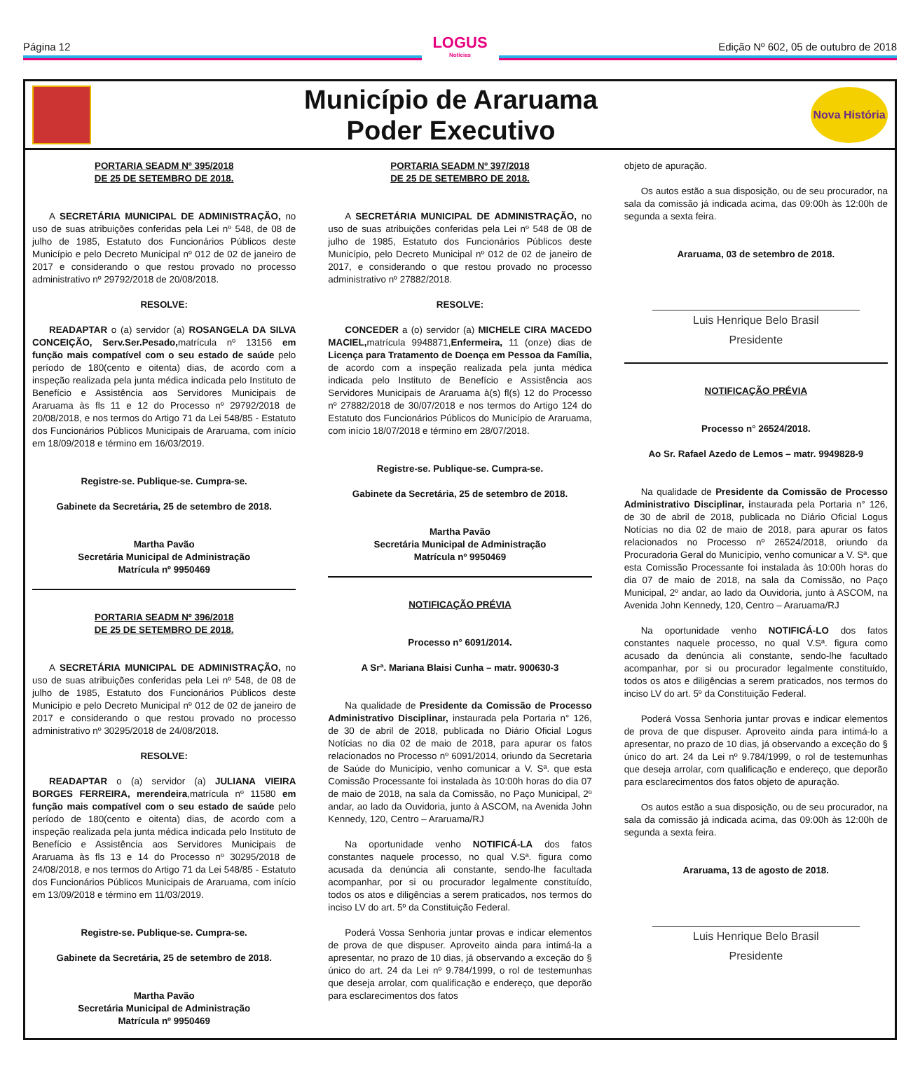Página 12
LOGUS
Notícias
Edição Nº 602, 05 de outubro de 2018
Município de Araruama
Poder Executivo
Nova História
PORTARIA SEADM Nº 395/2018
DE 25 DE SETEMBRO DE 2018.
A SECRETÁRIA MUNICIPAL DE ADMINISTRAÇÃO, no uso de suas atribuições conferidas pela Lei nº 548, de 08 de julho de 1985, Estatuto dos Funcionários Públicos deste Município e pelo Decreto Municipal nº 012 de 02 de janeiro de 2017 e considerando o que restou provado no processo administrativo nº 29792/2018 de 20/08/2018.
RESOLVE:
READAPTAR o (a) servidor (a) ROSANGELA DA SILVA CONCEIÇÃO, Serv.Ser.Pesado, matrícula nº 13156 em função mais compatível com o seu estado de saúde pelo período de 180(cento e oitenta) dias, de acordo com a inspeção realizada pela junta médica indicada pelo Instituto de Benefício e Assistência aos Servidores Municipais de Araruama às fls 11 e 12 do Processo nº 29792/2018 de 20/08/2018, e nos termos do Artigo 71 da Lei 548/85 - Estatuto dos Funcionários Públicos Municipais de Araruama, com início em 18/09/2018 e término em 16/03/2019.
Registre-se. Publique-se. Cumpra-se.
Gabinete da Secretária, 25 de setembro de 2018.
Martha Pavão
Secretária Municipal de Administração
Matrícula nº 9950469
PORTARIA SEADM Nº 396/2018
DE 25 DE SETEMBRO DE 2018.
A SECRETÁRIA MUNICIPAL DE ADMINISTRAÇÃO, no uso de suas atribuições conferidas pela Lei nº 548, de 08 de julho de 1985, Estatuto dos Funcionários Públicos deste Município e pelo Decreto Municipal nº 012 de 02 de janeiro de 2017 e considerando o que restou provado no processo administrativo nº 30295/2018 de 24/08/2018.
RESOLVE:
READAPTAR o (a) servidor (a) JULIANA VIEIRA BORGES FERREIRA, merendeira,matrícula nº 11580 em função mais compatível com o seu estado de saúde pelo período de 180(cento e oitenta) dias, de acordo com a inspeção realizada pela junta médica indicada pelo Instituto de Benefício e Assistência aos Servidores Municipais de Araruama às fls 13 e 14 do Processo nº 30295/2018 de 24/08/2018, e nos termos do Artigo 71 da Lei 548/85 - Estatuto dos Funcionários Públicos Municipais de Araruama, com início em 13/09/2018 e término em 11/03/2019.
Registre-se. Publique-se. Cumpra-se.
Gabinete da Secretária, 25 de setembro de 2018.
Martha Pavão
Secretária Municipal de Administração
Matrícula nº 9950469
PORTARIA SEADM Nº 397/2018
DE 25 DE SETEMBRO DE 2018.
A SECRETÁRIA MUNICIPAL DE ADMINISTRAÇÃO, no uso de suas atribuições conferidas pela Lei nº 548 de 08 de julho de 1985, Estatuto dos Funcionários Públicos deste Município, pelo Decreto Municipal nº 012 de 02 de janeiro de 2017, e considerando o que restou provado no processo administrativo nº 27882/2018.
RESOLVE:
CONCEDER a (o) servidor (a) MICHELE CIRA MACEDO MACIEL, matrícula 9948871,Enfermeira, 11 (onze) dias de Licença para Tratamento de Doença em Pessoa da Família, de acordo com a inspeção realizada pela junta médica indicada pelo Instituto de Benefício e Assistência aos Servidores Municipais de Araruama à(s) fl(s) 12 do Processo nº 27882/2018 de 30/07/2018 e nos termos do Artigo 124 do Estatuto dos Funcionários Públicos do Município de Araruama, com início 18/07/2018 e término em 28/07/2018.
Registre-se. Publique-se. Cumpra-se.
Gabinete da Secretária, 25 de setembro de 2018.
Martha Pavão
Secretária Municipal de Administração
Matrícula nº 9950469
NOTIFICAÇÃO PRÉVIA
Processo n° 6091/2014.
A Srª. Mariana Blaisi Cunha – matr. 900630-3
Na qualidade de Presidente da Comissão de Processo Administrativo Disciplinar, instaurada pela Portaria n° 126, de 30 de abril de 2018, publicada no Diário Oficial Logus Notícias no dia 02 de maio de 2018, para apurar os fatos relacionados no Processo nº 6091/2014, oriundo da Secretaria de Saúde do Município, venho comunicar a V. Sª. que esta Comissão Processante foi instalada às 10:00h horas do dia 07 de maio de 2018, na sala da Comissão, no Paço Municipal, 2º andar, ao lado da Ouvidoria, junto à ASCOM, na Avenida John Kennedy, 120, Centro – Araruama/RJ
Na oportunidade venho NOTIFICÁ-LA dos fatos constantes naquele processo, no qual V.Sª. figura como acusada da denúncia ali constante, sendo-lhe facultada acompanhar, por si ou procurador legalmente constituído, todos os atos e diligências a serem praticados, nos termos do inciso LV do art. 5º da Constituição Federal.
Poderá Vossa Senhoria juntar provas e indicar elementos de prova de que dispuser. Aproveito ainda para intimá-la a apresentar, no prazo de 10 dias, já observando a exceção do § único do art. 24 da Lei nº 9.784/1999, o rol de testemunhas que deseja arrolar, com qualificação e endereço, que deporão para esclarecimentos dos fatos
objeto de apuração.
Os autos estão a sua disposição, ou de seu procurador, na sala da comissão já indicada acima, das 09:00h às 12:00h de segunda a sexta feira.
Araruama, 03 de setembro de 2018.
Luis Henrique Belo Brasil
Presidente
NOTIFICAÇÃO PRÉVIA
Processo n° 26524/2018.
Ao Sr. Rafael Azedo de Lemos – matr. 9949828-9
Na qualidade de Presidente da Comissão de Processo Administrativo Disciplinar, instaurada pela Portaria n° 126, de 30 de abril de 2018, publicada no Diário Oficial Logus Notícias no dia 02 de maio de 2018, para apurar os fatos relacionados no Processo nº 26524/2018, oriundo da Procuradoria Geral do Município, venho comunicar a V. Sª. que esta Comissão Processante foi instalada às 10:00h horas do dia 07 de maio de 2018, na sala da Comissão, no Paço Municipal, 2º andar, ao lado da Ouvidoria, junto à ASCOM, na Avenida John Kennedy, 120, Centro – Araruama/RJ
Na oportunidade venho NOTIFICÁ-LO dos fatos constantes naquele processo, no qual V.Sª. figura como acusado da denúncia ali constante, sendo-lhe facultado acompanhar, por si ou procurador legalmente constituído, todos os atos e diligências a serem praticados, nos termos do inciso LV do art. 5º da Constituição Federal.
Poderá Vossa Senhoria juntar provas e indicar elementos de prova de que dispuser. Aproveito ainda para intimá-lo a apresentar, no prazo de 10 dias, já observando a exceção do § único do art. 24 da Lei nº 9.784/1999, o rol de testemunhas que deseja arrolar, com qualificação e endereço, que deporão para esclarecimentos dos fatos objeto de apuração.
Os autos estão a sua disposição, ou de seu procurador, na sala da comissão já indicada acima, das 09:00h às 12:00h de segunda a sexta feira.
Araruama, 13 de agosto de 2018.
Luis Henrique Belo Brasil
Presidente